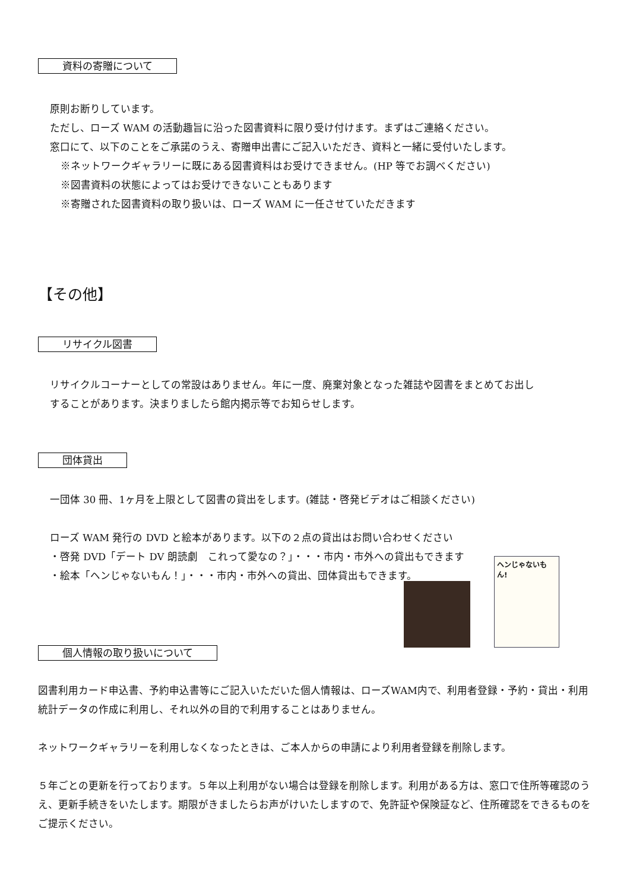資料の寄贈について
原則お断りしています。
ただし、ローズ WAM の活動趣旨に沿った図書資料に限り受け付けます。まずはご連絡ください。
窓口にて、以下のことをご承諾のうえ、寄贈申出書にご記入いただき、資料と一緒に受付いたします。
※ネットワークギャラリーに既にある図書資料はお受けできません。(HP 等でお調べください)
※図書資料の状態によってはお受けできないこともあります
※寄贈された図書資料の取り扱いは、ローズ WAM に一任させていただきます
【その他】
リサイクル図書
リサイクルコーナーとしての常設はありません。年に一度、廃棄対象となった雑誌や図書をまとめてお出し
することがあります。決まりましたら館内掲示等でお知らせします。
団体貸出
一団体 30 冊、1ヶ月を上限として図書の貸出をします。(雑誌・啓発ビデオはご相談ください)
ローズ WAM 発行の DVD と絵本があります。以下の２点の貸出はお問い合わせください
・啓発 DVD「デート DV 朗読劇　これって愛なの？」・・・市内・市外への貸出もできます
・絵本「ヘンじゃないもん！」・・・市内・市外への貸出、団体貸出もできます。
ヘンじゃないもん!
個人情報の取り扱いについて
図書利用カード申込書、予約申込書等にご記入いただいた個人情報は、ローズWAM内で、利用者登録・予約・貸出・利用統計データの作成に利用し、それ以外の目的で利用することはありません。
ネットワークギャラリーを利用しなくなったときは、ご本人からの申請により利用者登録を削除します。
５年ごとの更新を行っております。５年以上利用がない場合は登録を削除します。利用がある方は、窓口で住所等確認のうえ、更新手続きをいたします。期限がきましたらお声がけいたしますので、免許証や保険証など、住所確認をできるものをご提示ください。